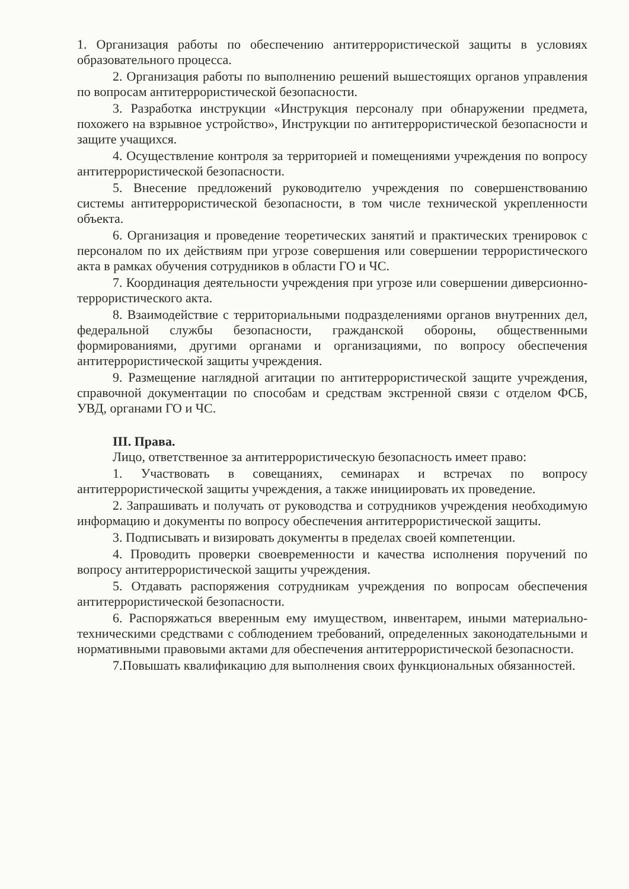1. Организация работы по обеспечению антитеррористической защиты в условиях образовательного процесса.
2. Организация работы по выполнению решений вышестоящих органов управления по вопросам антитеррористической безопасности.
3. Разработка инструкции «Инструкция персоналу при обнаружении предмета, похожего на взрывное устройство», Инструкции по антитеррористической безопасности и защите учащихся.
4. Осуществление контроля за территорией и помещениями учреждения по вопросу антитеррористической безопасности.
5. Внесение предложений руководителю учреждения по совершенствованию системы антитеррористической безопасности, в том числе технической укрепленности объекта.
6. Организация и проведение теоретических занятий и практических тренировок с персоналом по их действиям при угрозе совершения или совершении террористического акта в рамках обучения сотрудников в области ГО и ЧС.
7. Координация деятельности учреждения при угрозе или совершении диверсионно-террористического акта.
8. Взаимодействие с территориальными подразделениями органов внутренних дел, федеральной службы безопасности, гражданской обороны, общественными формированиями, другими органами и организациями, по вопросу обеспечения антитеррористической защиты учреждения.
9. Размещение наглядной агитации по антитеррористической защите учреждения, справочной документации по способам и средствам экстренной связи с отделом ФСБ, УВД, органами ГО и ЧС.
III. Права.
Лицо, ответственное за антитеррористическую безопасность имеет право:
1. Участвовать в совещаниях, семинарах и встречах по вопросу антитеррористической защиты учреждения, а также инициировать их проведение.
2. Запрашивать и получать от руководства и сотрудников учреждения необходимую информацию и документы по вопросу обеспечения антитеррористической защиты.
3. Подписывать и визировать документы в пределах своей компетенции.
4. Проводить проверки своевременности и качества исполнения поручений по вопросу антитеррористической защиты учреждения.
5. Отдавать распоряжения сотрудникам учреждения по вопросам обеспечения антитеррористической безопасности.
6. Распоряжаться вверенным ему имуществом, инвентарем, иными материально-техническими средствами с соблюдением требований, определенных законодательными и нормативными правовыми актами для обеспечения антитеррористической безопасности.
7.Повышать квалификацию для выполнения своих функциональных обязанностей.